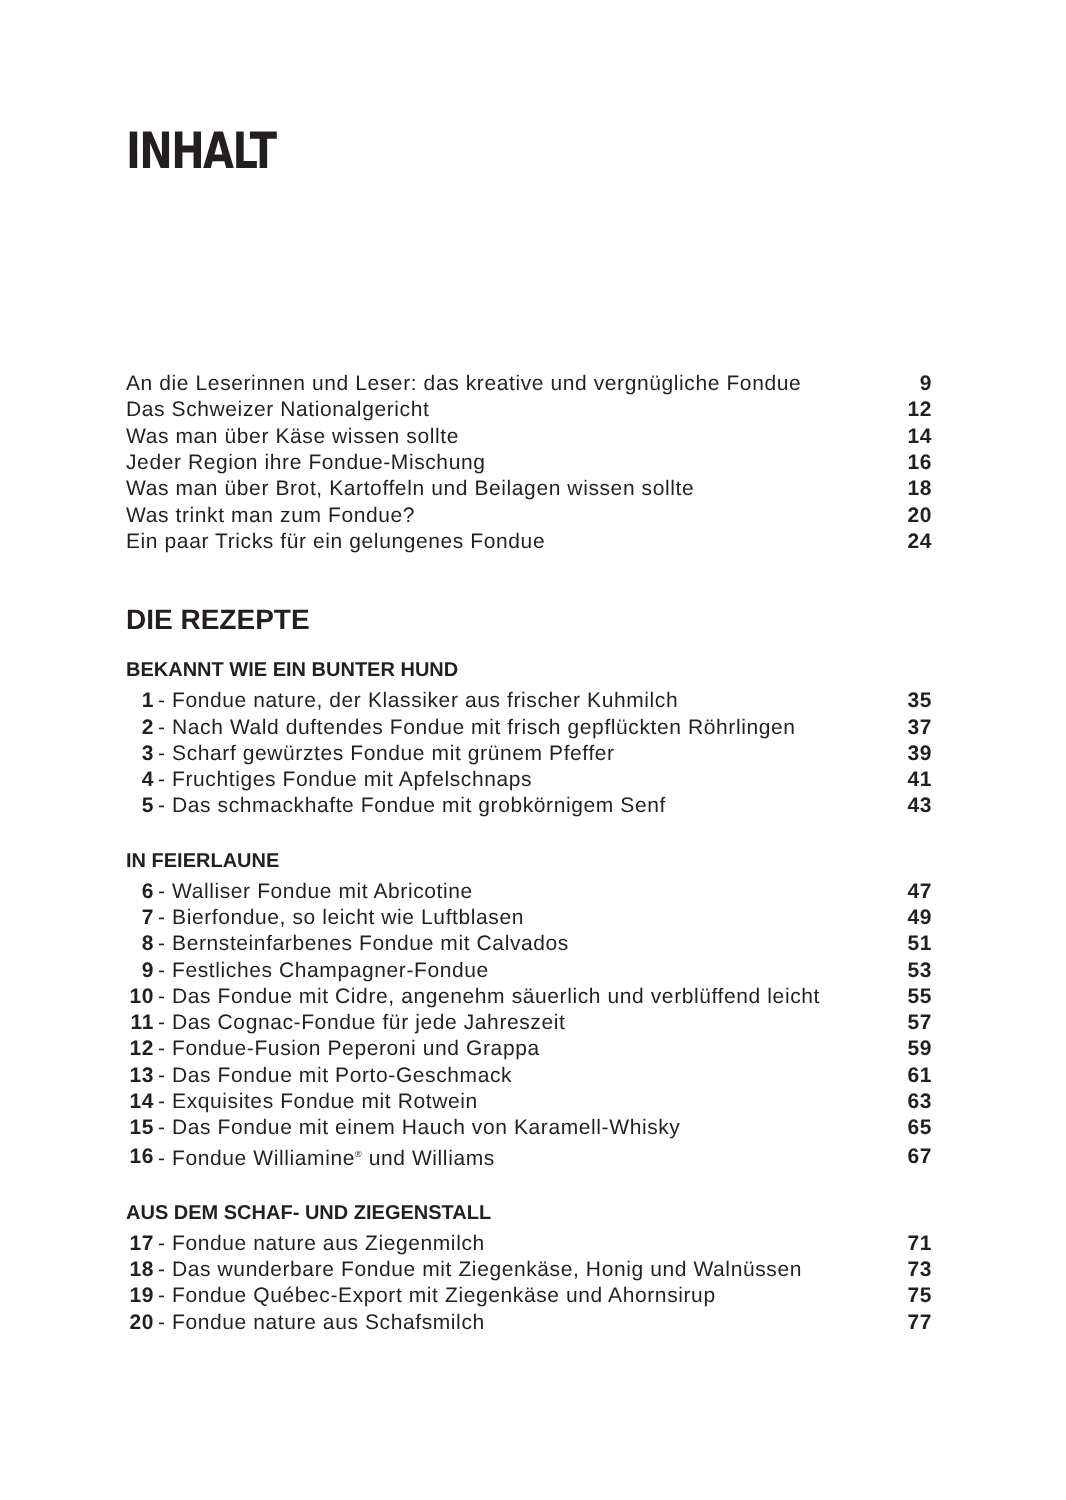INHALT
| An die Leserinnen und Leser: das kreative und vergnügliche Fondue | 9 |
| Das Schweizer Nationalgericht | 12 |
| Was man über Käse wissen sollte | 14 |
| Jeder Region ihre Fondue-Mischung | 16 |
| Was man über Brot, Kartoffeln und Beilagen wissen sollte | 18 |
| Was trinkt man zum Fondue? | 20 |
| Ein paar Tricks für ein gelungenes Fondue | 24 |
DIE REZEPTE
BEKANNT WIE EIN BUNTER HUND
| 1 | - Fondue nature, der Klassiker aus frischer Kuhmilch | 35 |
| 2 | - Nach Wald duftendes Fondue mit frisch gepflückten Röhrlingen | 37 |
| 3 | - Scharf gewürztes Fondue mit grünem Pfeffer | 39 |
| 4 | - Fruchtiges Fondue mit Apfelschnaps | 41 |
| 5 | - Das schmackhafte Fondue mit grobkörnigem Senf | 43 |
IN FEIERLAUNE
| 6 | - Walliser Fondue mit Abricotine | 47 |
| 7 | - Bierfondue, so leicht wie Luftblasen | 49 |
| 8 | - Bernsteinfarbenes Fondue mit Calvados | 51 |
| 9 | - Festliches Champagner-Fondue | 53 |
| 10 | - Das Fondue mit Cidre, angenehm säuerlich und verblüffend leicht | 55 |
| 11 | - Das Cognac-Fondue für jede Jahreszeit | 57 |
| 12 | - Fondue-Fusion Peperoni und Grappa | 59 |
| 13 | - Das Fondue mit Porto-Geschmack | 61 |
| 14 | - Exquisites Fondue mit Rotwein | 63 |
| 15 | - Das Fondue mit einem Hauch von Karamell-Whisky | 65 |
| 16 | - Fondue Williamine<sup>®</sup> und Williams | 67 |
AUS DEM SCHAF- UND ZIEGENSTALL
| 17 | - Fondue nature aus Ziegenmilch | 71 |
| 18 | - Das wunderbare Fondue mit Ziegenkäse, Honig und Walnüssen | 73 |
| 19 | - Fondue Québec-Export mit Ziegenkäse und Ahornsirup | 75 |
| 20 | - Fondue nature aus Schafsmilch | 77 |